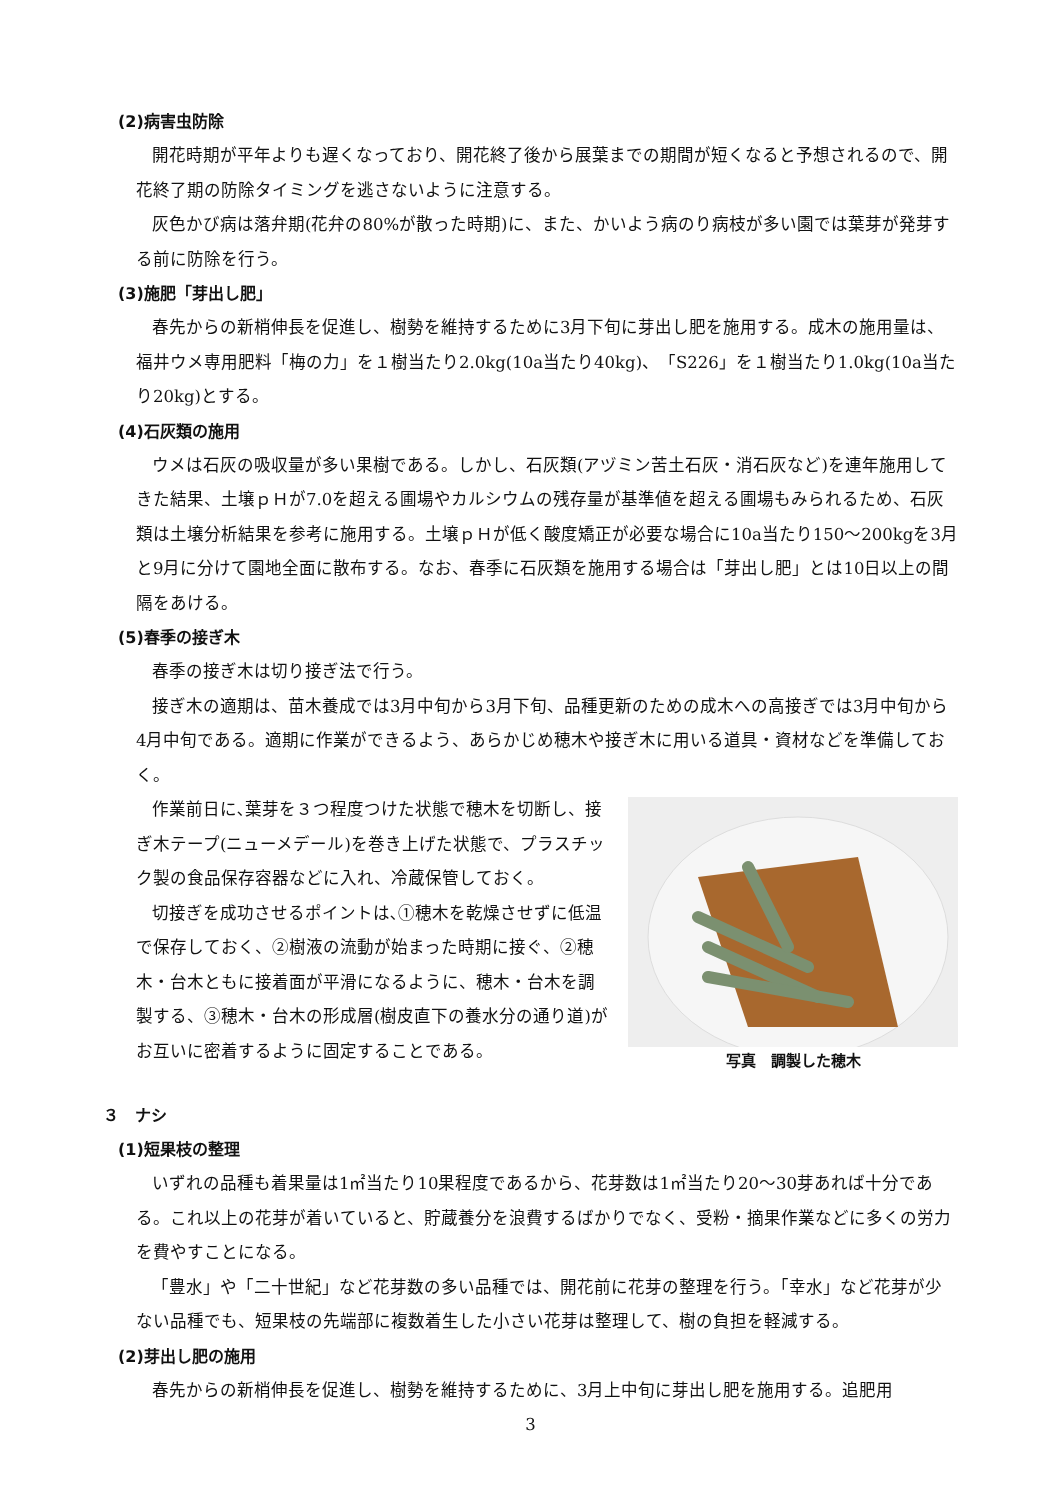(2)病害虫防除
開花時期が平年よりも遅くなっており、開花終了後から展葉までの期間が短くなると予想されるので、開花終了期の防除タイミングを逃さないように注意する。
灰色かび病は落弁期(花弁の80%が散った時期)に、また、かいよう病のり病枝が多い園では葉芽が発芽する前に防除を行う。
(3)施肥「芽出し肥」
春先からの新梢伸長を促進し、樹勢を維持するために3月下旬に芽出し肥を施用する。成木の施用量は、福井ウメ専用肥料「梅の力」を１樹当たり2.0kg(10a当たり40kg)、「S226」を１樹当たり1.0kg(10a当たり20kg)とする。
(4)石灰類の施用
ウメは石灰の吸収量が多い果樹である。しかし、石灰類(アヅミン苦土石灰・消石灰など)を連年施用してきた結果、土壌ｐＨが7.0を超える圃場やカルシウムの残存量が基準値を超える圃場もみられるため、石灰類は土壌分析結果を参考に施用する。土壌ｐＨが低く酸度矯正が必要な場合に10a当たり150～200kgを3月と9月に分けて園地全面に散布する。なお、春季に石灰類を施用する場合は「芽出し肥」とは10日以上の間隔をあける。
(5)春季の接ぎ木
春季の接ぎ木は切り接ぎ法で行う。
接ぎ木の適期は、苗木養成では3月中旬から3月下旬、品種更新のための成木への高接ぎでは3月中旬から4月中旬である。適期に作業ができるよう、あらかじめ穂木や接ぎ木に用いる道具・資材などを準備しておく。
写真　調製した穂木
作業前日に､葉芽を３つ程度つけた状態で穂木を切断し、接ぎ木テープ(ニューメデール)を巻き上げた状態で、プラスチック製の食品保存容器などに入れ、冷蔵保管しておく。
切接ぎを成功させるポイントは､①穂木を乾燥させずに低温で保存しておく、②樹液の流動が始まった時期に接ぐ、②穂木・台木ともに接着面が平滑になるように、穂木・台木を調製する、③穂木・台木の形成層(樹皮直下の養水分の通り道)がお互いに密着するように固定することである。
３　ナシ
(1)短果枝の整理
いずれの品種も着果量は1㎡当たり10果程度であるから、花芽数は1㎡当たり20～30芽あれば十分である。これ以上の花芽が着いていると、貯蔵養分を浪費するばかりでなく、受粉・摘果作業などに多くの労力を費やすことになる。
「豊水」や「二十世紀」など花芽数の多い品種では、開花前に花芽の整理を行う。「幸水」など花芽が少ない品種でも、短果枝の先端部に複数着生した小さい花芽は整理して、樹の負担を軽減する。
(2)芽出し肥の施用
春先からの新梢伸長を促進し、樹勢を維持するために、3月上中旬に芽出し肥を施用する。追肥用
3